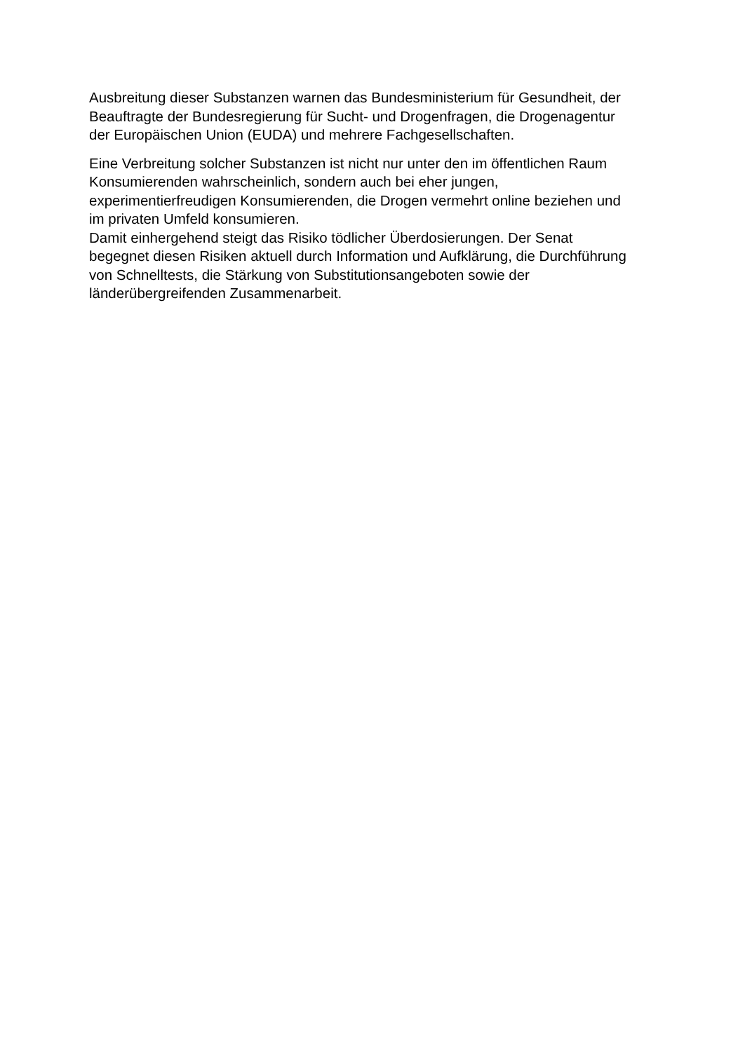Ausbreitung dieser Substanzen warnen das Bundesministerium für Gesundheit, der
Beauftragte der Bundesregierung für Sucht- und Drogenfragen, die Drogenagentur
der Europäischen Union (EUDA) und mehrere Fachgesellschaften.
Eine Verbreitung solcher Substanzen ist nicht nur unter den im öffentlichen Raum
Konsumierenden wahrscheinlich, sondern auch bei eher jungen,
experimentierfreudigen Konsumierenden, die Drogen vermehrt online beziehen und
im privaten Umfeld konsumieren.
Damit einhergehend steigt das Risiko tödlicher Überdosierungen. Der Senat
begegnet diesen Risiken aktuell durch Information und Aufklärung, die Durchführung
von Schnelltests, die Stärkung von Substitutionsangeboten sowie der
länderübergreifenden Zusammenarbeit.